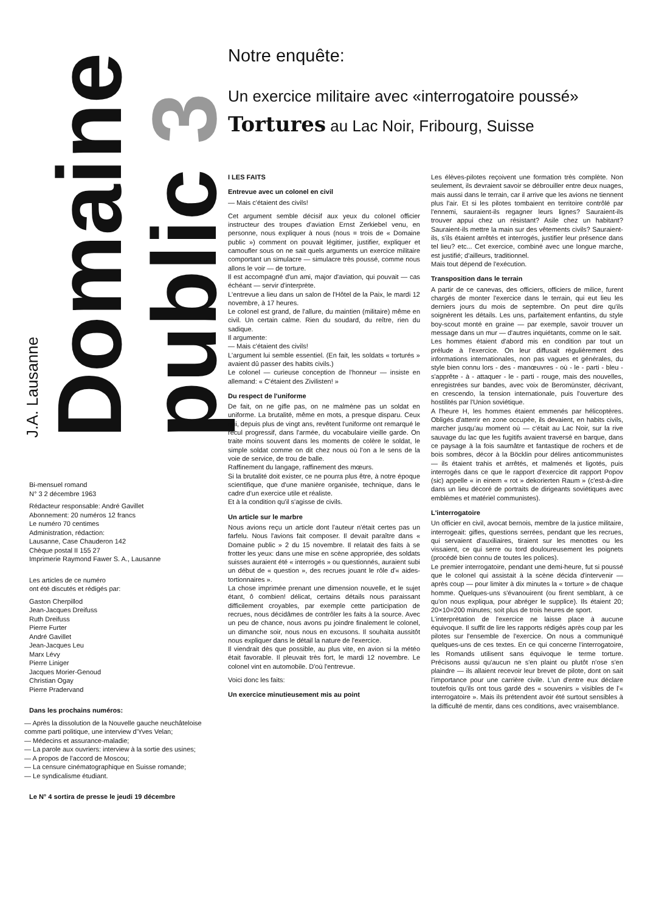J.A. Lausanne
Domaine
public 3
Bi-mensuel romand
N° 3 2 décembre 1963
Rédacteur responsable: André Gavillet
Abonnement: 20 numéros 12 francs
Le numéro 70 centimes
Administration, rédaction:
Lausanne, Case Chauderon 142
Chèque postal II 155 27
Imprimerie Raymond Fawer S. A., Lausanne
Les articles de ce numéro
ont été discutés et rédigés par:
Gaston Cherpillod
Jean-Jacques Dreifuss
Ruth Dreifuss
Pierre Furter
André Gavillet
Jean-Jacques Leu
Marx Lévy
Pierre Liniger
Jacques Morier-Genoud
Christian Ogay
Pierre Pradervand
Dans les prochains numéros:
— Après la dissolution de la Nouvelle gauche neuchâteloise comme parti politique, une interview d'Yves Velan;
— Médecins et assurance-maladie;
— La parole aux ouvriers: interview à la sortie des usines;
— A propos de l'accord de Moscou;
— La censure cinématographique en Suisse romande;
— Le syndicalisme étudiant.
Le N° 4 sortira de presse le jeudi 19 décembre
Notre enquête:
Un exercice militaire avec «interrogatoire poussé»
Tortures au Lac Noir, Fribourg, Suisse
I LES FAITS
Entrevue avec un colonel en civil
— Mais c'étaient des civils!
Cet argument semble décisif aux yeux du colonel officier instructeur des troupes d'aviation Ernst Zerkiebel venu, en personne, nous expliquer à nous (nous = trois de « Domaine public ») comment on pouvait légitimer, justifier, expliquer et camoufler sous on ne sait quels arguments un exercice militaire comportant un simulacre — simulacre très poussé, comme nous allons le voir — de torture.
Il est accompagné d'un ami, major d'aviation, qui pouvait — cas échéant — servir d'interprète.
L'entrevue a lieu dans un salon de l'Hôtel de la Paix, le mardi 12 novembre, à 17 heures.
Le colonel est grand, de l'allure, du maintien (militaire) même en civil. Un certain calme. Rien du soudard, du reître, rien du sadique.
Il argumente:
— Mais c'étaient des civils!
L'argument lui semble essentiel. (En fait, les soldats « torturés » avaient dû passer des habits civils.)
Le colonel — curieuse conception de l'honneur — insiste en allemand: « C'étaient des Zivilisten! »
Du respect de l'uniforme
De fait, on ne gifle pas, on ne malmène pas un soldat en uniforme. La brutalité, même en mots, a presque disparu. Ceux qui, depuis plus de vingt ans, revêtent l'uniforme ont remarqué le recul progressif, dans l'armée, du vocabulaire vieille garde. On traite moins souvent dans les moments de colère le soldat, le simple soldat comme on dit chez nous où l'on a le sens de la voie de service, de trou de balle.
Raffinement du langage, raffinement des mœurs.
Si la brutalité doit exister, ce ne pourra plus être, à notre époque scientifique, que d'une manière organisée, technique, dans le cadre d'un exercice utile et réaliste.
Et à la condition qu'il s'agisse de civils.
Un article sur le marbre
Nous avions reçu un article dont l'auteur n'était certes pas un farfelu. Nous l'avions fait composer. Il devait paraître dans « Domaine public » 2 du 15 novembre. Il relatait des faits à se frotter les yeux: dans une mise en scène appropriée, des soldats suisses auraient été « interrogés » ou questionnés, auraient subi un début de « question », des recrues jouant le rôle d'« aides-tortionnaires ».
La chose imprimée prenant une dimension nouvelle, et le sujet étant, ô combien! délicat, certains détails nous paraissant difficilement croyables, par exemple cette participation de recrues, nous décidâmes de contrôler les faits à la source. Avec un peu de chance, nous avons pu joindre finalement le colonel, un dimanche soir, nous nous en excusons. Il souhaita aussitôt nous expliquer dans le détail la nature de l'exercice.
Il viendrait dès que possible, au plus vite, en avion si la météo était favorable. Il pleuvait très fort, le mardi 12 novembre. Le colonel vint en automobile. D'où l'entrevue.
Voici donc les faits:
Un exercice minutieusement mis au point
Les élèves-pilotes reçoivent une formation très complète. Non seulement, ils devraient savoir se débrouiller entre deux nuages, mais aussi dans le terrain, car il arrive que les avions ne tiennent plus l'air. Et si les pilotes tombaient en territoire contrôlé par l'ennemi, sauraient-ils regagner leurs lignes? Sauraient-ils trouver appui chez un résistant? Asile chez un habitant? Sauraient-ils mettre la main sur des vêtements civils? Sauraient-ils, s'ils étaient arrêtés et interrogés, justifier leur présence dans tel lieu? etc... Cet exercice, combiné avec une longue marche, est justifié; d'ailleurs, traditionnel.
Mais tout dépend de l'exécution.
Transposition dans le terrain
A partir de ce canevas, des officiers, officiers de milice, furent chargés de monter l'exercice dans le terrain, qui eut lieu les derniers jours du mois de septembre. On peut dire qu'ils soignèrent les détails. Les uns, parfaitement enfantins, du style boy-scout monté en graine — par exemple, savoir trouver un message dans un mur — d'autres inquiétants, comme on le sait.
Les hommes étaient d'abord mis en condition par tout un prélude à l'exercice. On leur diffusait régulièrement des informations internationales, non pas vagues et générales, du style bien connu lors - des - manœuvres - où - le - parti - bleu - s'apprête - à - attaquer - le - parti - rouge, mais des nouvelles, enregistrées sur bandes, avec voix de Beromünster, décrivant, en crescendo, la tension internationale, puis l'ouverture des hostilités par l'Union soviétique.
A l'heure H, les hommes étaient emmenés par hélicoptères. Obligés d'atterrir en zone occupée, ils devaient, en habits civils, marcher jusqu'au moment où — c'était au Lac Noir, sur la rive sauvage du lac que les fugitifs avaient traversé en barque, dans ce paysage à la fois saumâtre et fantastique de rochers et de bois sombres, décor à la Böcklin pour délires anticommunistes — ils étaient trahis et arrêtés, et malmenés et ligotés, puis interrogés dans ce que le rapport d'exercice dit rapport Popov (sic) appelle « in einem « rot » dekorierten Raum » (c'est-à-dire dans un lieu décoré de portraits de dirigeants soviétiques avec emblèmes et matériel communistes).
L'interrogatoire
Un officier en civil, avocat bernois, membre de la justice militaire, interrogeait: gifles, questions serrées, pendant que les recrues, qui servaient d'auxiliaires, tiraient sur les menottes ou les vissaient, ce qui serre ou tord douloureusement les poignets (procédé bien connu de toutes les polices).
Le premier interrogatoire, pendant une demi-heure, fut si poussé que le colonel qui assistait à la scène décida d'intervenir — après coup — pour limiter à dix minutes la « torture » de chaque homme. Quelques-uns s'évanouirent (ou firent semblant, à ce qu'on nous expliqua, pour abréger le supplice). Ils étaient 20; 20×10=200 minutes; soit plus de trois heures de sport.
L'interprétation de l'exercice ne laisse place à aucune équivoque. Il suffit de lire les rapports rédigés après coup par les pilotes sur l'ensemble de l'exercice. On nous a communiqué quelques-uns de ces textes. En ce qui concerne l'interrogatoire, les Romands utilisent sans équivoque le terme torture. Précisons aussi qu'aucun ne s'en plaint ou plutôt n'ose s'en plaindre — ils allaient recevoir leur brevet de pilote, dont on sait l'importance pour une carrière civile. L'un d'entre eux déclare toutefois qu'ils ont tous gardé des « souvenirs » visibles de l'« interrogatoire ». Mais ils prétendent avoir été surtout sensibles à la difficulté de mentir, dans ces conditions, avec vraisemblance.